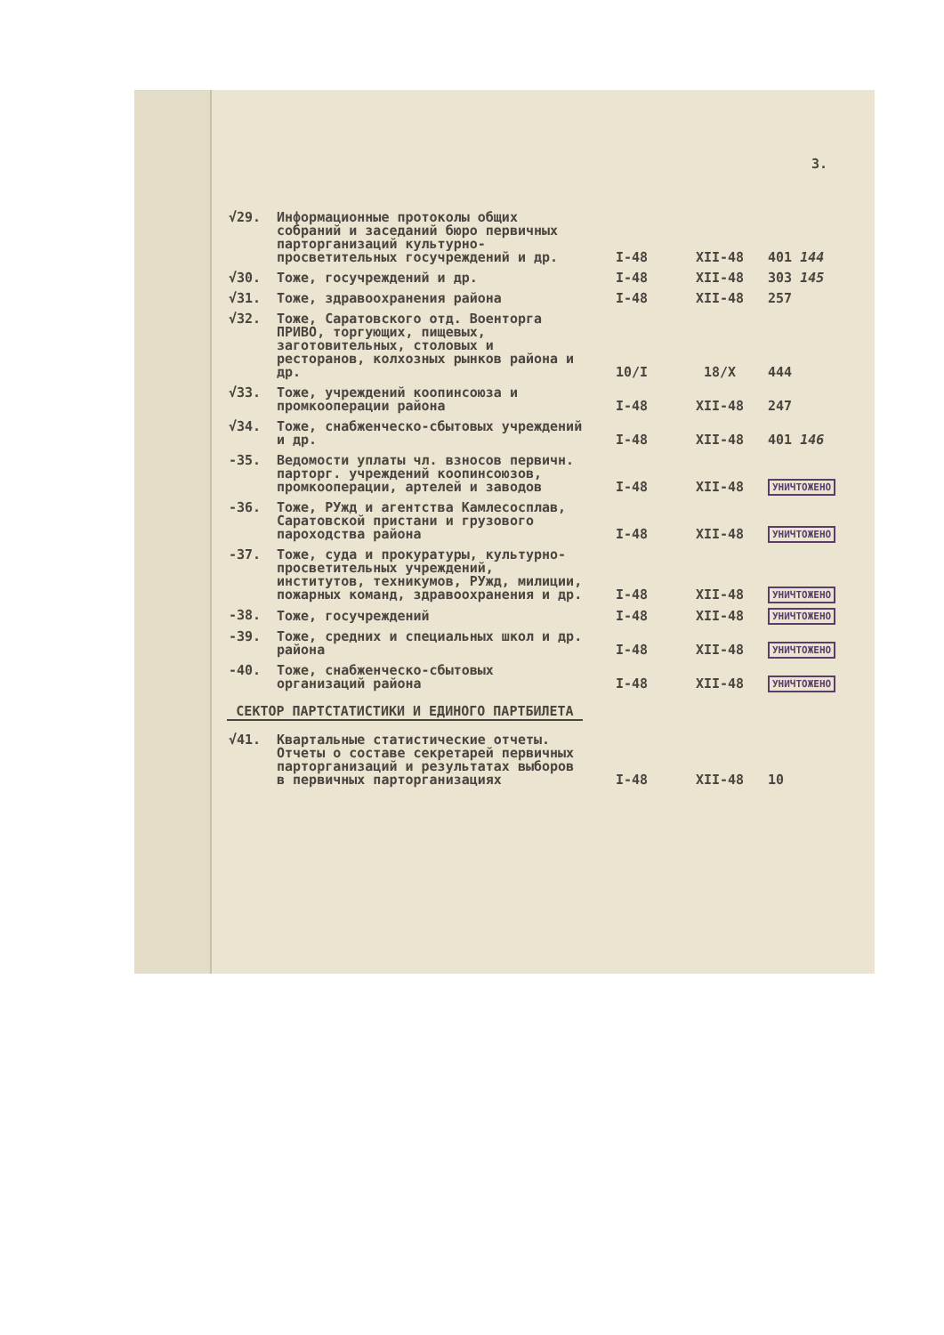3.
| √29. | Информационные протоколы общих собраний и заседаний бюро первичных парторганизаций культурно-просветительных госучреждений и др. | I-48 | XII-48 | 401 144 |
| √30. | Тоже, госучреждений и др. | I-48 | XII-48 | 303 145 |
| √31. | Тоже, здравоохранения района | I-48 | XII-48 | 257 |
| √32. | Тоже, Саратовского отд. Военторга ПРИВО, торгующих, пищевых, заготовительных, столовых и ресторанов, колхозных рынков района и др. | 10/I | 18/X | 444 |
| √33. | Тоже, учреждений коопинсоюза и промкооперации района | I-48 | XII-48 | 247 |
| √34. | Тоже, снабженческо-сбытовых учреждений и др. | I-48 | XII-48 | 401 146 |
| -35. | Ведомости уплаты чл. взносов первичн. парторг. учреждений коопинсоюзов, промкооперации, артелей и заводов | I-48 | XII-48 | УНИЧТОЖЕНО |
| -36. | Тоже, РУжд и агентства Камлесосплав, Саратовской пристани и грузового пароходства района | I-48 | XII-48 | УНИЧТОЖЕНО |
| -37. | Тоже, суда и прокуратуры, культурно-просветительных учреждений, институтов, техникумов, РУжд, милиции, пожарных команд, здравоохранения и др. | I-48 | XII-48 | УНИЧТОЖЕНО |
| -38. | Тоже, госучреждений | I-48 | XII-48 | УНИЧТОЖЕНО |
| -39. | Тоже, средних и специальных школ и др. района | I-48 | XII-48 | УНИЧТОЖЕНО |
| -40. | Тоже, снабженческо-сбытовых организаций района | I-48 | XII-48 | УНИЧТОЖЕНО |
СЕКТОР ПАРТСТАТИСТИКИ И ЕДИНОГО ПАРТБИЛЕТА
| √41. | Квартальные статистические отчеты. Отчеты о составе секретарей первичных парторганизаций и результатах выборов в первичных парторганизациях | I-48 | XII-48 | 10 |